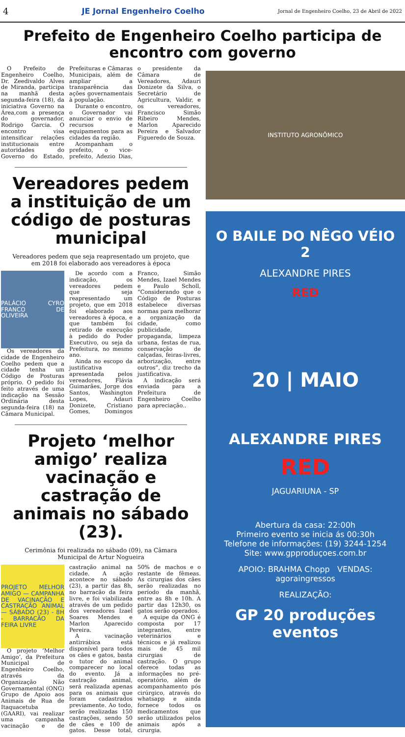4 JE Jornal Engenheiro Coelho Jornal de Engenheiro Coelho, 23 de Abril de 2022
Prefeito de Engenheiro Coelho participa de encontro com governo
O Prefeito de Engenheiro Coelho, Dr. Zeedivaldo Alves de Miranda, participa na manhã desta segunda-feira (18), da iniciativa Governo na Área,com a presença do governador, Rodrigo Garcia. O encontro visa intensificar relações institucionais entre autoridades do Governo do Estado, Prefeituras e Câmaras Municipais, além de ampliar a transparência das ações governamentais à população.
Durante o encontro, o Governador vai anunciar o envio de recursos e equipamentos para as cidades da região.
Acompanham o prefeito, o vice-prefeito, Adezio Dias, o presidente da Câmara de Vereadores, Adauri Donizete da Silva, o Secretário de Agricultura, Valdir, e os vereadores, Francisco Simão Ribeiro Mendes, Marlon Aparecido Pereira e Salvador Figueredo de Souza.
Vereadores pedem a instituição de um código de posturas municipal
Vereadores pedem que seja reapresentado um projeto, que em 2018 foi elaborado aos vereadores à época
PALÁCIO CYRO FRANCO DE OLIVEIRA
Os vereadores da cidade de Engenheiro Coelho pedem que a cidade tenha um Código de Posturas próprio. O pedido foi feito através de uma indicação na Sessão Ordinária desta segunda-feira (18) na Câmara Municipal.
De acordo com a indicação, os vereadores pedem que seja reapresentado um projeto, que em 2018 foi elaborado aos vereadores à época, e que também foi retirado de execução à pedido do Poder Executivo, ou seja da Prefeitura, no mesmo ano.
Ainda no escopo da justificativa apresentada pelos vereadores, Flávia Guimarães, Jorge dos Santos, Washington Lopes, Adauri Donizete, Cristiano Gomes, Domingos Franco, Simão Mendes, Izael Mendes e Paulo Scholl, “Considerando que o Código de Posturas estabelece diversas normas para melhorar a organização da cidade, como publicidade, propaganda, limpeza urbana, festas de rua, conservação de calçadas, feiras-livres, arborização, entre outros”, diz trecho da justificativa.
A indicação será enviada para a Prefeitura de Engenheiro Coelho para apreciação..
Projeto ‘melhor amigo’ realiza vacinação e castração de animais no sábado (23).
Cerimônia foi realizada no sábado (09), na Câmara Municipal de Artur Nogueira
PROJETO MELHOR AMIGO — CAMPANHA DE VACINAÇÃO E CASTRAÇÃO ANIMAL — SÁBADO (23) - 8H - BARRACÃO DA FEIRA LIVRE
O projeto ‘Melhor Amigo’, da Prefeitura Municipal de Engenheiro Coelho, através da Organização Não Governamental (ONG) Grupo de Apoio aos Animais de Rua de Itaquacetuba (GAARI), vai realizar uma campanha vacinação e de castração animal na cidade. A ação acontece no sábado (23), a partir das 8h, no barracão da feira livre, e foi viabilizada através de um pedido dos vereadores Izael Soares Mendes e Marlon Aparecido Pereira.
A vacinação antirrábica está disponível para todos os cães e gatos, basta o tutor do animal comparecer no local do evento. Já a castração animal, será realizada apenas para os animais que foram cadastrados previamente. Ao todo, serão realizadas 150 castrações, sendo 50 de cães e 100 de gatos. Desse total, 50% de machos e o restante de fêmeas. As cirurgias dos cães serão realizadas no período da manhã, entre as 8h e 10h. A partir das 12h30, os gatos serão operados.
A equipe da ONG é composta por 17 integrantes, entre veterinários e técnicos e já realizou mais de 45 mil cirurgias de castração. O grupo oferece todas as informações no pré-operatório, além de acompanhamento pós cirúrgico, através do whatsapp e ainda fornece todos os medicamentos que serão utilizados pelos animais após a cirurgia.
INSTITUTO AGRONÔMICO
O BAILE DO NÊGO VÉIO 2
ALEXANDRE PIRES
RED
20 | MAIO
ALEXANDRE PIRES
RED
JAGUARIUNA - SP
Abertura da casa: 22:00h
Primeiro evento se inicia ás 00:30h
Telefone de informações: (19) 3244-1254
Site: www.gpproduçoes.com.br
APOIO: BRAHMA Chopp VENDAS: agoraingressos
REALIZAÇÃO:
GP 20 produções eventos